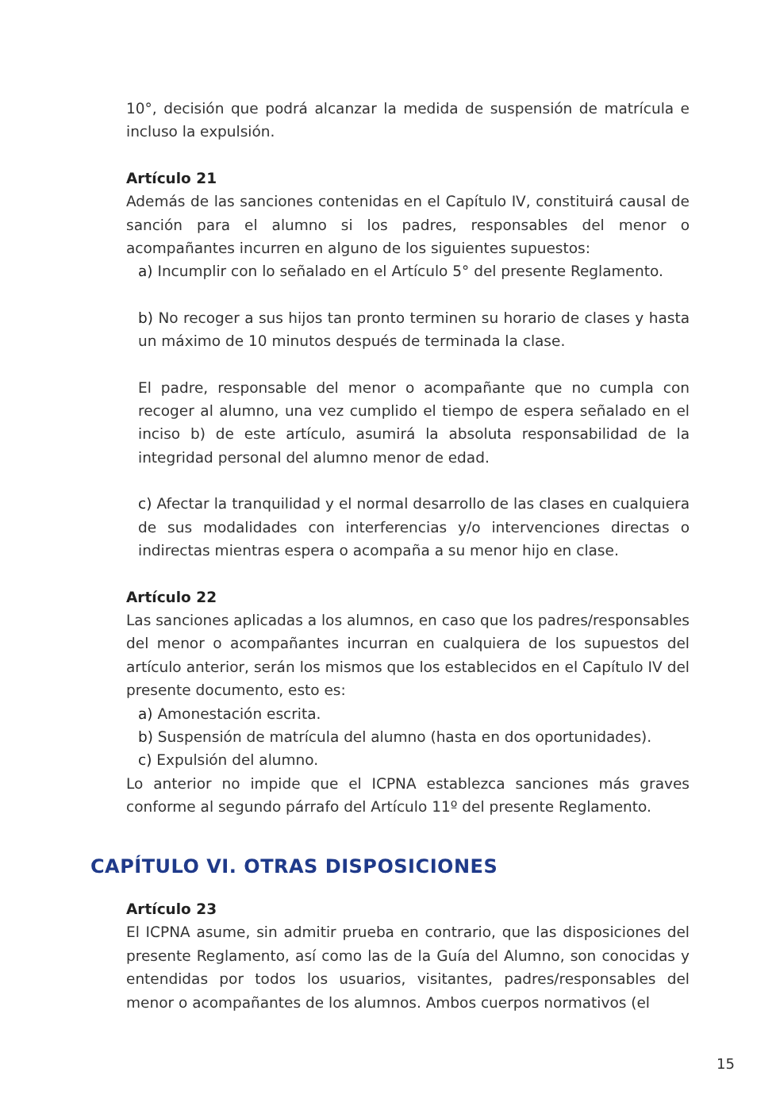10°, decisión que podrá alcanzar la medida de suspensión de matrícula e incluso la expulsión.
Artículo 21
Además de las sanciones contenidas en el Capítulo IV, constituirá causal de sanción para el alumno si los padres, responsables del menor o acompañantes incurren en alguno de los siguientes supuestos:
a) Incumplir con lo señalado en el Artículo 5° del presente Reglamento.
b) No recoger a sus hijos tan pronto terminen su horario de clases y hasta un máximo de 10 minutos después de terminada la clase.
El padre, responsable del menor o acompañante que no cumpla con recoger al alumno, una vez cumplido el tiempo de espera señalado en el inciso b) de este artículo, asumirá la absoluta responsabilidad de la integridad personal del alumno menor de edad.
c) Afectar la tranquilidad y el normal desarrollo de las clases en cualquiera de sus modalidades con interferencias y/o intervenciones directas o indirectas mientras espera o acompaña a su menor hijo en clase.
Artículo 22
Las sanciones aplicadas a los alumnos, en caso que los padres/responsables del menor o acompañantes incurran en cualquiera de los supuestos del artículo anterior, serán los mismos que los establecidos en el Capítulo IV del presente documento, esto es:
a) Amonestación escrita.
b) Suspensión de matrícula del alumno (hasta en dos oportunidades).
c) Expulsión del alumno.
Lo anterior no impide que el ICPNA establezca sanciones más graves conforme al segundo párrafo del Artículo 11º del presente Reglamento.
CAPÍTULO VI. OTRAS DISPOSICIONES
Artículo 23
El ICPNA asume, sin admitir prueba en contrario, que las disposiciones del presente Reglamento, así como las de la Guía del Alumno, son conocidas y entendidas por todos los usuarios, visitantes, padres/responsables del menor o acompañantes de los alumnos. Ambos cuerpos normativos (el
15